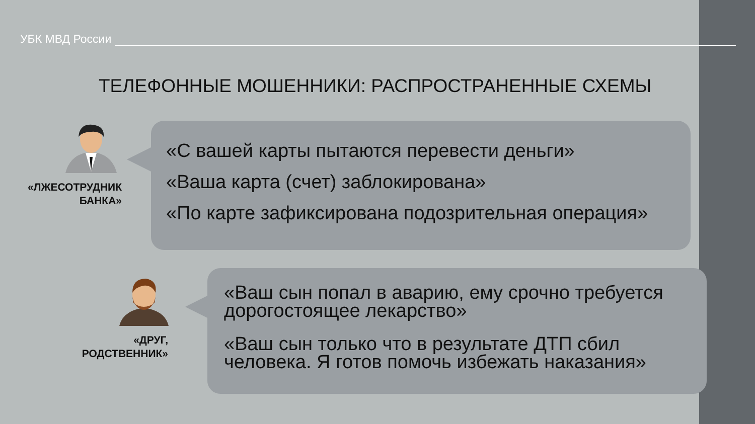УБК МВД России
ТЕЛЕФОННЫЕ МОШЕННИКИ: РАСПРОСТРАНЕННЫЕ СХЕМЫ
«ЛЖЕСОТРУДНИК БАНКА»
«С вашей карты пытаются перевести деньги»
«Ваша карта (счет) заблокирована»
«По карте зафиксирована подозрительная операция»
«ДРУГ, РОДСТВЕННИК»
«Ваш сын попал в аварию, ему срочно требуется дорогостоящее лекарство»
«Ваш сын только что в результате ДТП сбил человека. Я готов помочь избежать наказания»